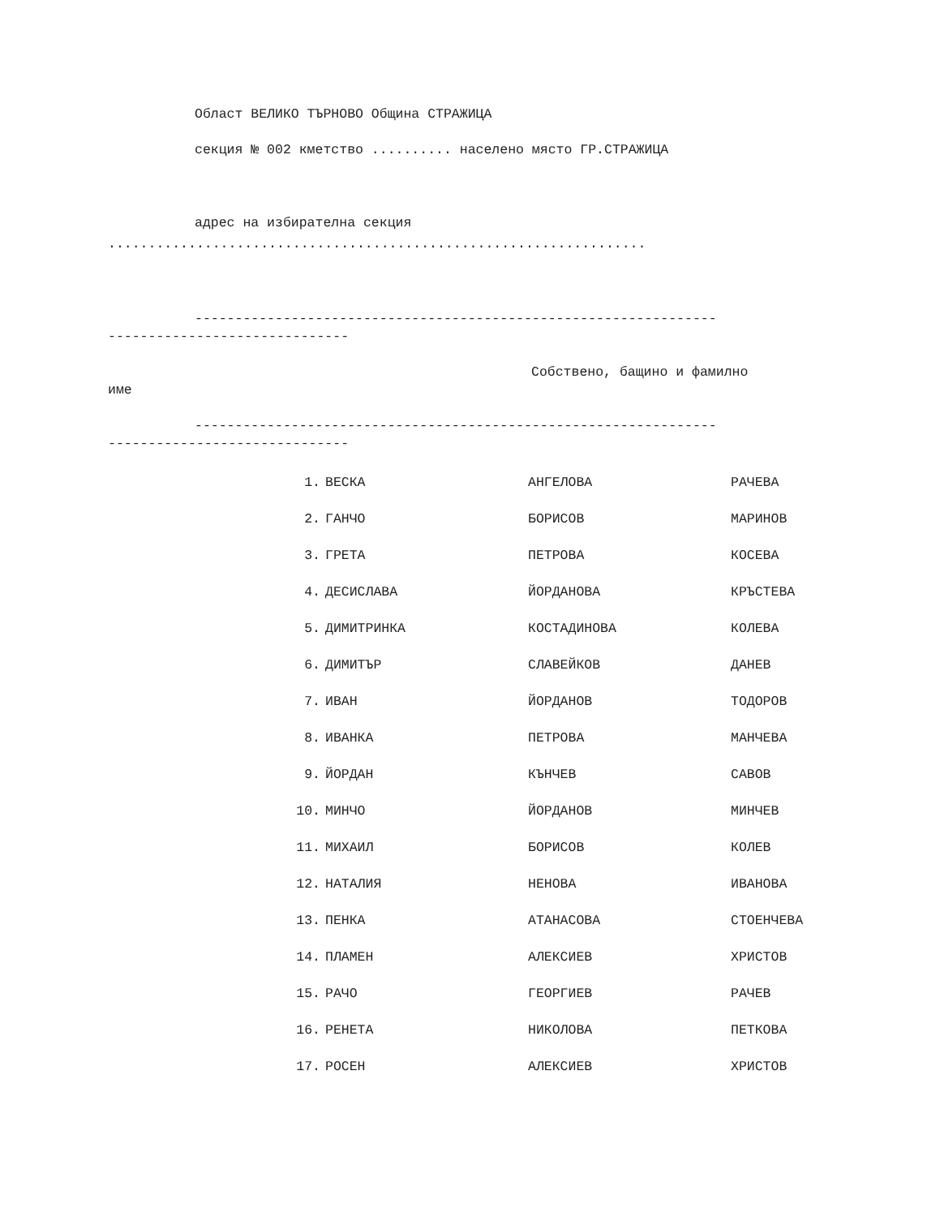Област ВЕЛИКО ТЪРНОВО Община СТРАЖИЦА
секция № 002 кметство .......... населено място ГР.СТРАЖИЦА
адрес на избирателна секция
...................................................................
-----------------------------------------------------------------
------------------------------
Собствено, бащино и фамилно
име
-----------------------------------------------------------------
------------------------------
| 1. | ВЕСКА | АНГЕЛОВА | РАЧЕВА |
| 2. | ГАНЧО | БОРИСОВ | МАРИНОВ |
| 3. | ГРЕТА | ПЕТРОВА | КОСЕВА |
| 4. | ДЕСИСЛАВА | ЙОРДАНОВА | КРЪСТЕВА |
| 5. | ДИМИТРИНКА | КОСТАДИНОВА | КОЛЕВА |
| 6. | ДИМИТЪР | СЛАВЕЙКОВ | ДАНЕВ |
| 7. | ИВАН | ЙОРДАНОВ | ТОДОРОВ |
| 8. | ИВАНКА | ПЕТРОВА | МАНЧЕВА |
| 9. | ЙОРДАН | КЪНЧЕВ | САВОВ |
| 10. | МИНЧО | ЙОРДАНОВ | МИНЧЕВ |
| 11. | МИХАИЛ | БОРИСОВ | КОЛЕВ |
| 12. | НАТАЛИЯ | НЕНОВА | ИВАНОВА |
| 13. | ПЕНКА | АТАНАСОВА | СТОЕНЧЕВА |
| 14. | ПЛАМЕН | АЛЕКСИЕВ | ХРИСТОВ |
| 15. | РАЧО | ГЕОРГИЕВ | РАЧЕВ |
| 16. | РЕНЕТА | НИКОЛОВА | ПЕТКОВА |
| 17. | РОСЕН | АЛЕКСИЕВ | ХРИСТОВ |